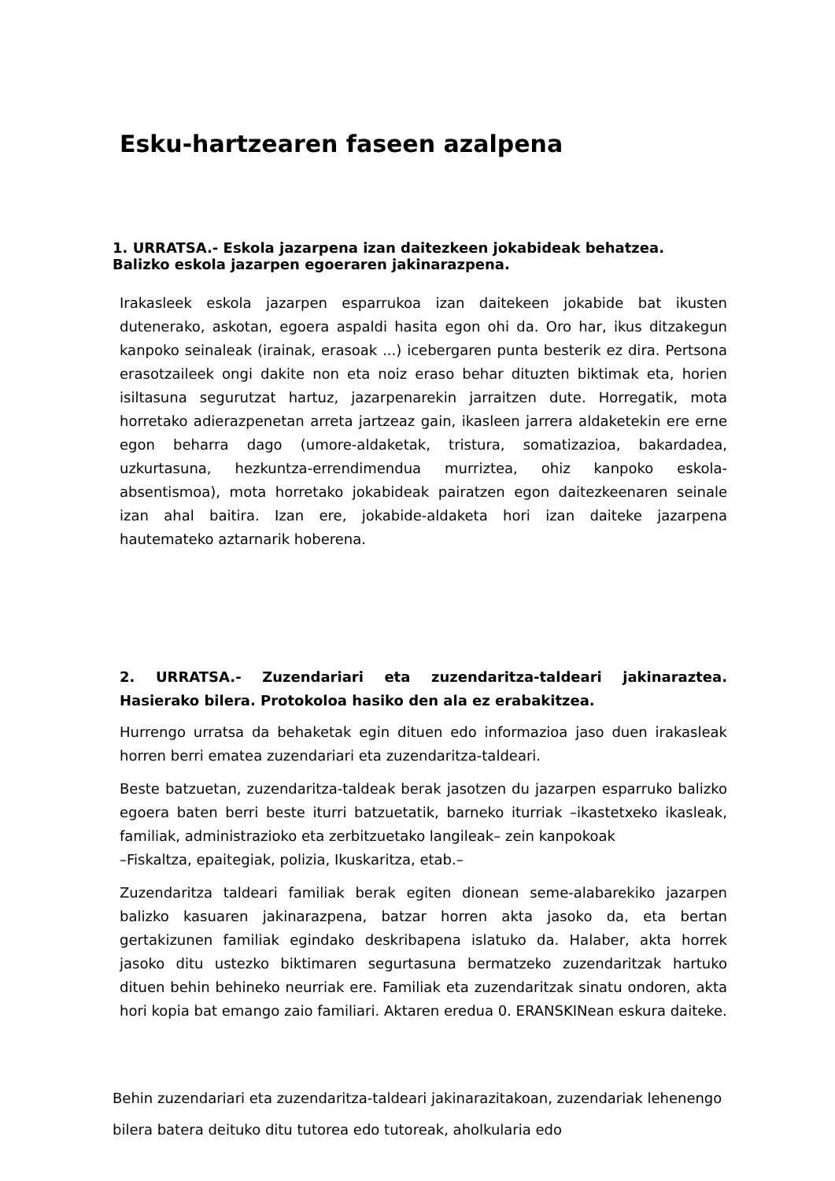Esku-hartzearen faseen azalpena
1. URRATSA.- Eskola jazarpena izan daitezkeen jokabideak behatzea. Balizko eskola jazarpen egoeraren jakinarazpena.
Irakasleek eskola jazarpen esparrukoa izan daitekeen jokabide bat ikusten dutenerako, askotan, egoera aspaldi hasita egon ohi da. Oro har, ikus ditzakegun kanpoko seinaleak (irainak, erasoak ...) icebergaren punta besterik ez dira. Pertsona erasotzaileek ongi dakite non eta noiz eraso behar dituzten biktimak eta, horien isiltasuna segurutzat hartuz, jazarpenarekin jarraitzen dute. Horregatik, mota horretako adierazpenetan arreta jartzeaz gain, ikasleen jarrera aldaketekin ere erne egon beharra dago (umore-aldaketak, tristura, somatizazioa, bakardadea, uzkurtasuna, hezkuntza-errendimendua murriztea, ohiz kanpoko eskola-absentismoa), mota horretako jokabideak pairatzen egon daitezkeenaren seinale izan ahal baitira. Izan ere, jokabide-aldaketa hori izan daiteke jazarpena hautemateko aztarnarik hoberena.
2. URRATSA.- Zuzendariari eta zuzendaritza-taldeari jakinaraztea. Hasierako bilera. Protokoloa hasiko den ala ez erabakitzea.
Hurrengo urratsa da behaketak egin dituen edo informazioa jaso duen irakasleak horren berri ematea zuzendariari eta zuzendaritza-taldeari.
Beste batzuetan, zuzendaritza-taldeak berak jasotzen du jazarpen esparruko balizko egoera baten berri beste iturri batzuetatik, barneko iturriak –ikastetxeko ikasleak, familiak, administrazioko eta zerbitzuetako langileak– zein kanpokoak
–Fiskaltza, epaitegiak, polizia, Ikuskaritza, etab.–
Zuzendaritza taldeari familiak berak egiten dionean seme-alabarekiko jazarpen balizko kasuaren jakinarazpena, batzar horren akta jasoko da, eta bertan gertakizunen familiak egindako deskribapena islatuko da. Halaber, akta horrek jasoko ditu ustezko biktimaren segurtasuna bermatzeko zuzendaritzak hartuko dituen behin behineko neurriak ere. Familiak eta zuzendaritzak sinatu ondoren, akta hori kopia bat emango zaio familiari. Aktaren eredua 0. ERANSKINean eskura daiteke.
Behin zuzendariari eta zuzendaritza-taldeari jakinarazitakoan, zuzendariak lehenengo bilera batera deituko ditu tutorea edo tutoreak, aholkularia edo